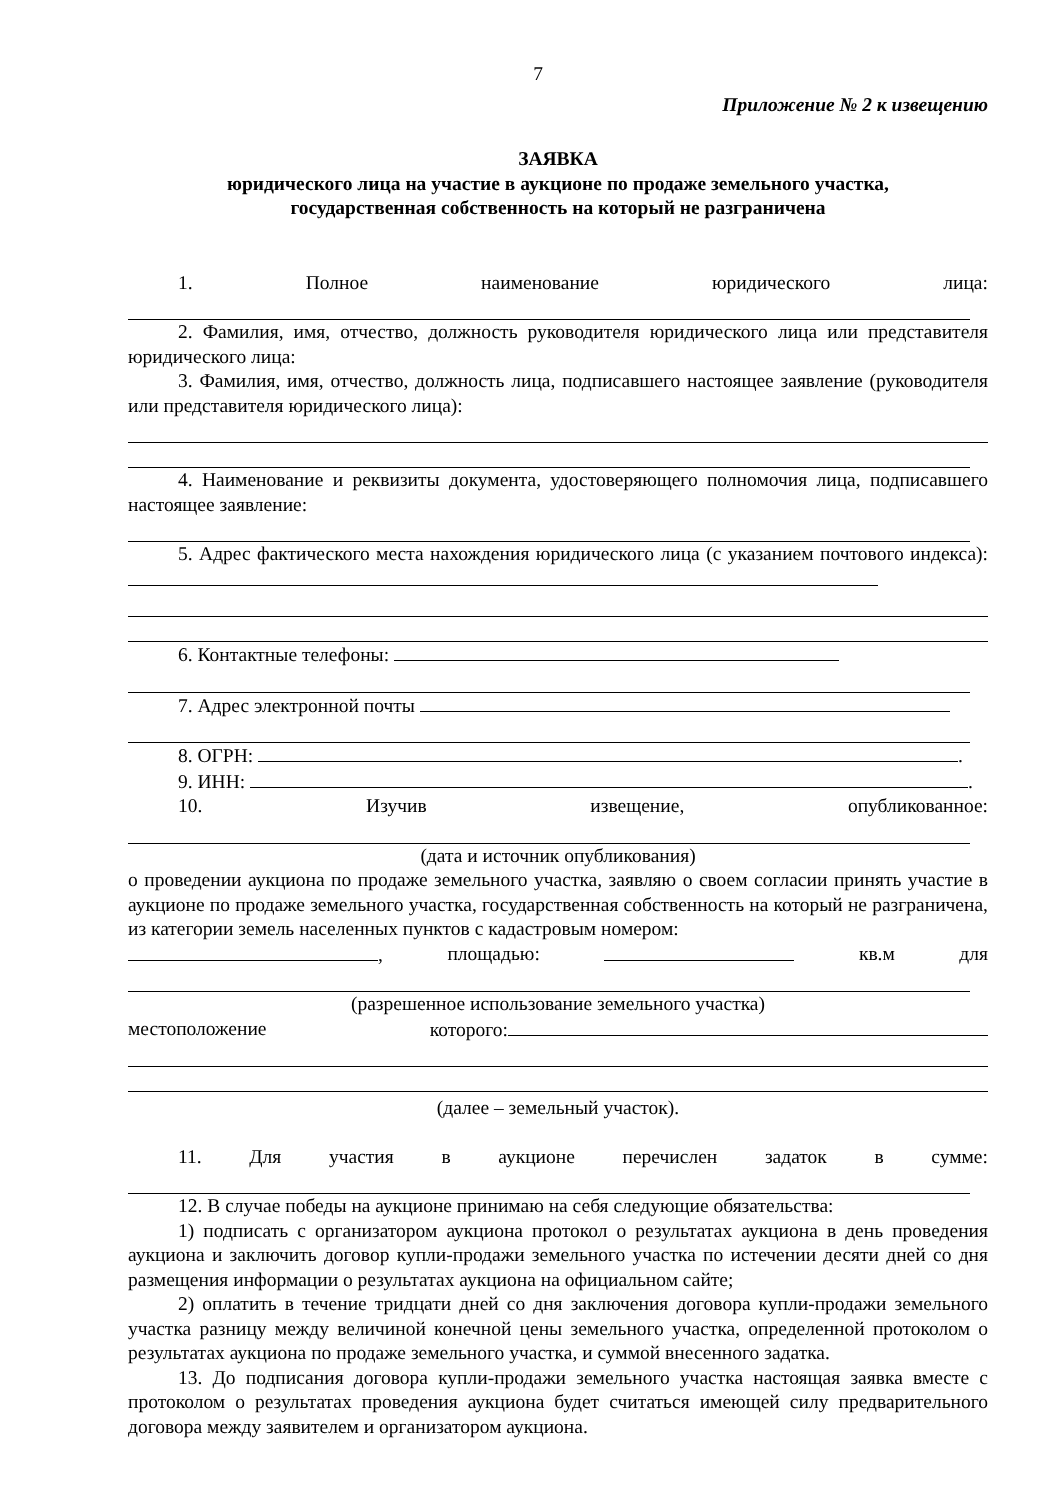7
Приложение № 2 к извещению
ЗАЯВКА
юридического лица на участие в аукционе по продаже земельного участка,
государственная собственность на который не разграничена
1. Полное наименование юридического лица:
2. Фамилия, имя, отчество, должность руководителя юридического лица или представителя юридического лица:
3. Фамилия, имя, отчество, должность лица, подписавшего настоящее заявление (руководителя или представителя юридического лица):
4. Наименование и реквизиты документа, удостоверяющего полномочия лица, подписавшего настоящее заявление:
5. Адрес фактического места нахождения юридического лица (с указанием почтового индекса):
6. Контактные телефоны:
7. Адрес электронной почты
8. ОГРН: .
9. ИНН: .
10. Изучив извещение, опубликованное:
(дата и источник опубликования)
о проведении аукциона по продаже земельного участка, заявляю о своем согласии принять участие в аукционе по продаже земельного участка, государственная собственность на который не разграничена, из категории земель населенных пунктов с кадастровым номером:
, площадью: кв.м для
(разрешенное использование земельного участка)
местоположение которого:
(далее – земельный участок).
11. Для участия в аукционе перечислен задаток в сумме:
12. В случае победы на аукционе принимаю на себя следующие обязательства:
1) подписать с организатором аукциона протокол о результатах аукциона в день проведения аукциона и заключить договор купли-продажи земельного участка по истечении десяти дней со дня размещения информации о результатах аукциона на официальном сайте;
2) оплатить в течение тридцати дней со дня заключения договора купли-продажи земельного участка разницу между величиной конечной цены земельного участка, определенной протоколом о результатах аукциона по продаже земельного участка, и суммой внесенного задатка.
13. До подписания договора купли-продажи земельного участка настоящая заявка вместе с протоколом о результатах проведения аукциона будет считаться имеющей силу предварительного договора между заявителем и организатором аукциона.